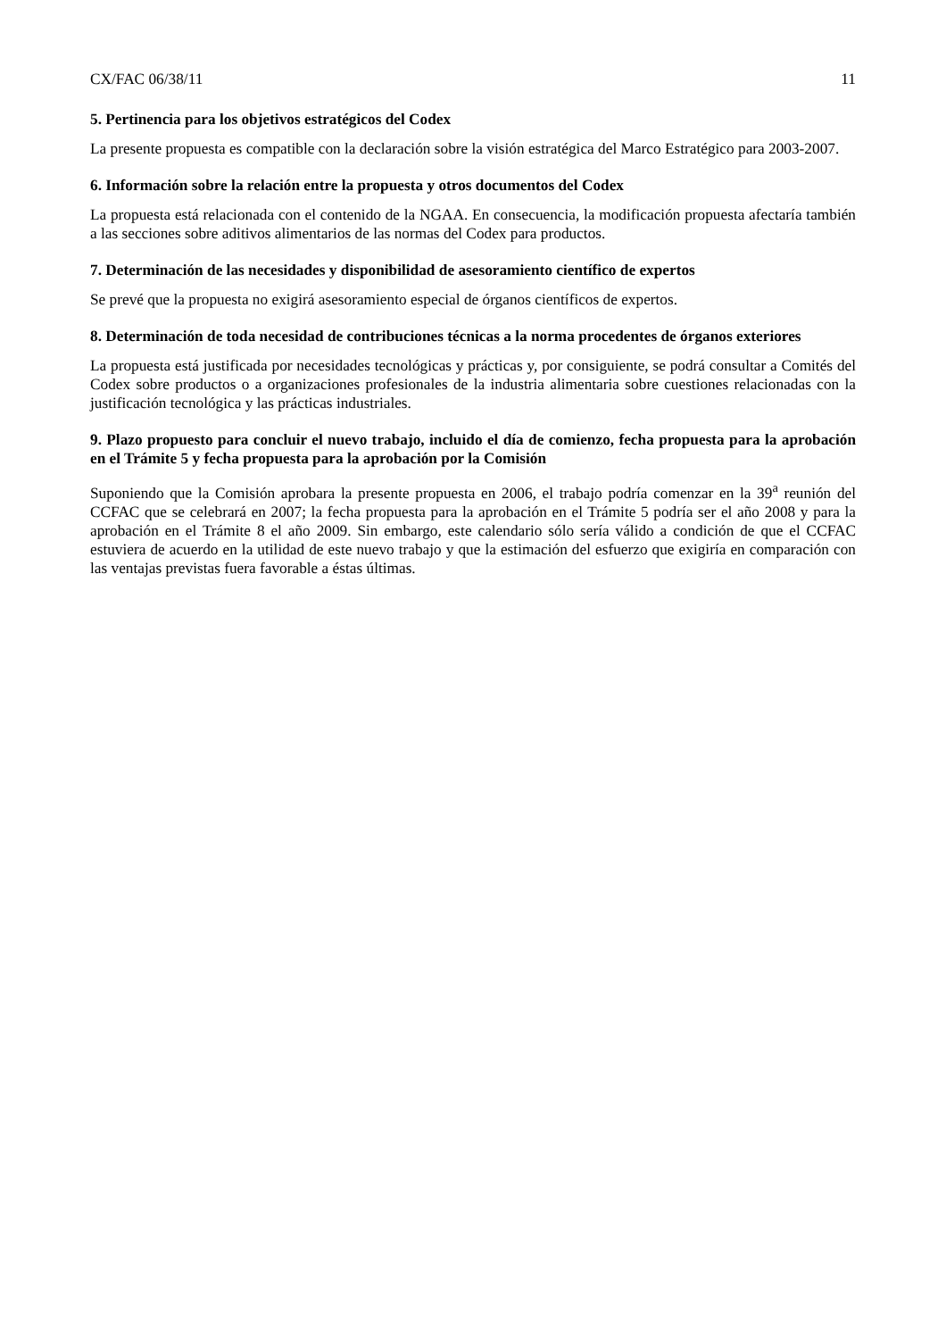CX/FAC 06/38/11 11
5. Pertinencia para los objetivos estratégicos del Codex
La presente propuesta es compatible con la declaración sobre la visión estratégica del Marco Estratégico para 2003-2007.
6. Información sobre la relación entre la propuesta y otros documentos del Codex
La propuesta está relacionada con el contenido de la NGAA. En consecuencia, la modificación propuesta afectaría también a las secciones sobre aditivos alimentarios de las normas del Codex para productos.
7. Determinación de las necesidades y disponibilidad de asesoramiento científico de expertos
Se prevé que la propuesta no exigirá asesoramiento especial de órganos científicos de expertos.
8. Determinación de toda necesidad de contribuciones técnicas a la norma procedentes de órganos exteriores
La propuesta está justificada por necesidades tecnológicas y prácticas y, por consiguiente, se podrá consultar a Comités del Codex sobre productos o a organizaciones profesionales de la industria alimentaria sobre cuestiones relacionadas con la justificación tecnológica y las prácticas industriales.
9. Plazo propuesto para concluir el nuevo trabajo, incluido el día de comienzo, fecha propuesta para la aprobación en el Trámite 5 y fecha propuesta para la aprobación por la Comisión
Suponiendo que la Comisión aprobara la presente propuesta en 2006, el trabajo podría comenzar en la 39<sup>a</sup> reunión del CCFAC que se celebrará en 2007; la fecha propuesta para la aprobación en el Trámite 5 podría ser el año 2008 y para la aprobación en el Trámite 8 el año 2009. Sin embargo, este calendario sólo sería válido a condición de que el CCFAC estuviera de acuerdo en la utilidad de este nuevo trabajo y que la estimación del esfuerzo que exigiría en comparación con las ventajas previstas fuera favorable a éstas últimas.